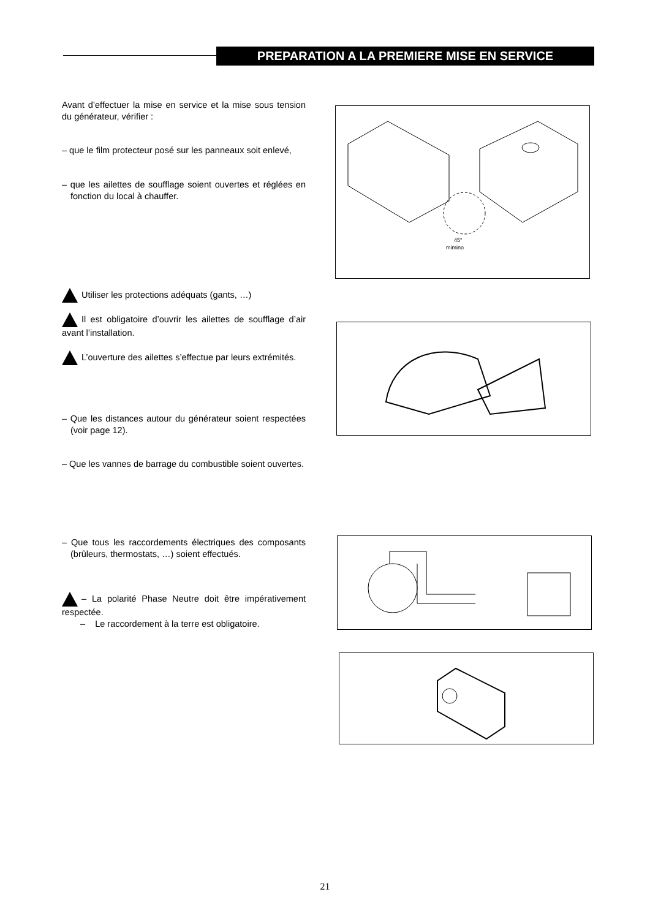PREPARATION A LA PREMIERE MISE EN SERVICE
Avant d’effectuer la mise en service et la mise sous tension du générateur, vérifier :
– que le film protecteur posé sur les panneaux soit enlevé,
– que les ailettes de soufflage soient ouvertes et réglées en fonction du local à chauffer.
Utiliser les protections adéquats (gants, …)
Il est obligatoire d’ouvrir les ailettes de soufflage d’air avant l’installation.
L’ouverture des ailettes s’effectue par leurs extrémités.
– Que les distances autour du générateur soient respectées (voir page 12).
– Que les vannes de barrage du combustible soient ouvertes.
– Que tous les raccordements électriques des composants (brûleurs, thermostats, …) soient effectués.
– La polarité Phase Neutre doit être impérativement respectée.
– Le raccordement à la terre est obligatoire.
45°
mimino
21